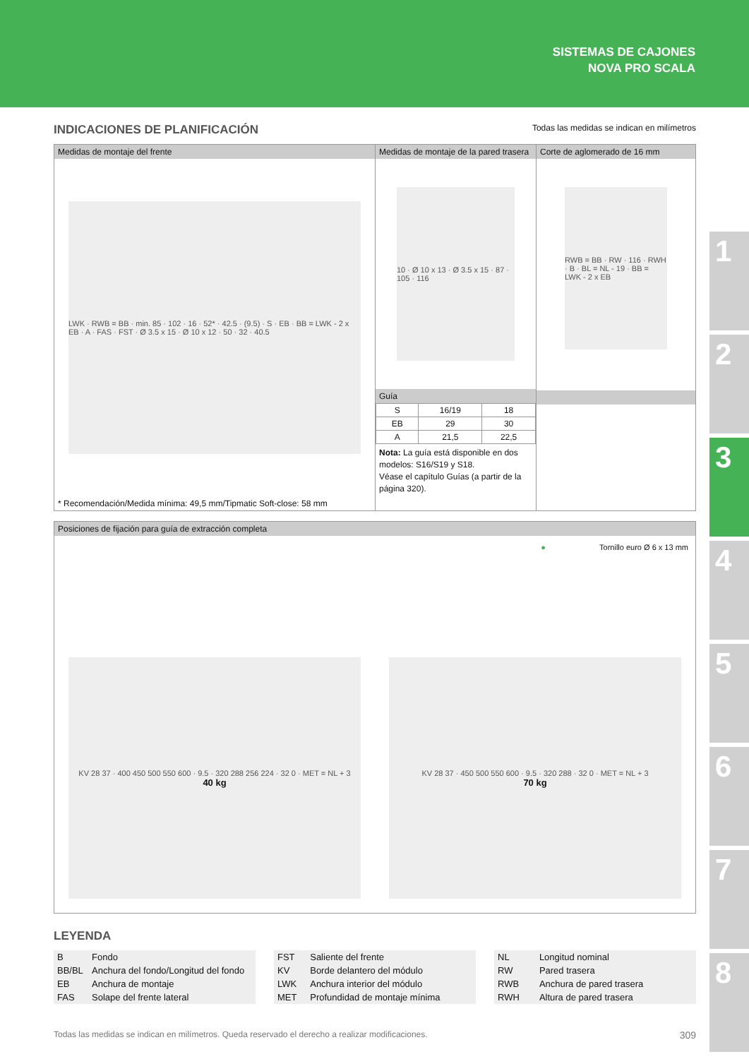SISTEMAS DE CAJONES
NOVA PRO SCALA
1
2
3
4
5
6
7
8
INDICACIONES DE PLANIFICACIÓN Todas las medidas se indican en milímetros
Medidas de montaje del frente
LWK · RWB = BB · min. 85 · 102 · 16 · 52* · 42.5 · (9.5) · S · EB · BB = LWK - 2 x EB · A · FAS · FST · Ø 3.5 x 15 · Ø 10 x 12 · 50 · 32 · 40.5
* Recomendación/Medida mínima: 49,5 mm/Tipmatic Soft-close: 58 mm
Medidas de montaje de la pared trasera
10 · Ø 10 x 13 · Ø 3.5 x 15 · 87 · 105 · 116
Guía
| S | 16/19 | 18 |
| EB | 29 | 30 |
| A | 21,5 | 22,5 |
Nota: La guía está disponible en dos modelos: S16/S19 y S18.
Véase el capítulo Guías (a partir de la página 320).
Corte de aglomerado de 16 mm
RWB = BB · RW · 116 · RWH · B · BL = NL - 19 · BB = LWK - 2 x EB
Posiciones de fijación para guía de extracción completa
● Tornillo euro Ø 6 x 13 mm
KV 28 37 · 400 450 500 550 600 · 9.5 · 320 288 256 224 · 32 0 · MET = NL + 3
40 kg
KV 28 37 · 450 500 550 600 · 9.5 · 320 288 · 32 0 · MET = NL + 3
70 kg
LEYENDA
| B | Fondo |
| BB/BL | Anchura del fondo/Longitud del fondo |
| EB | Anchura de montaje |
| FAS | Solape del frente lateral |
| FST | Saliente del frente |
| KV | Borde delantero del módulo |
| LWK | Anchura interior del módulo |
| MET | Profundidad de montaje mínima |
| NL | Longitud nominal |
| RW | Pared trasera |
| RWB | Anchura de pared trasera |
| RWH | Altura de pared trasera |
Todas las medidas se indican en milímetros. Queda reservado el derecho a realizar modificaciones. 309